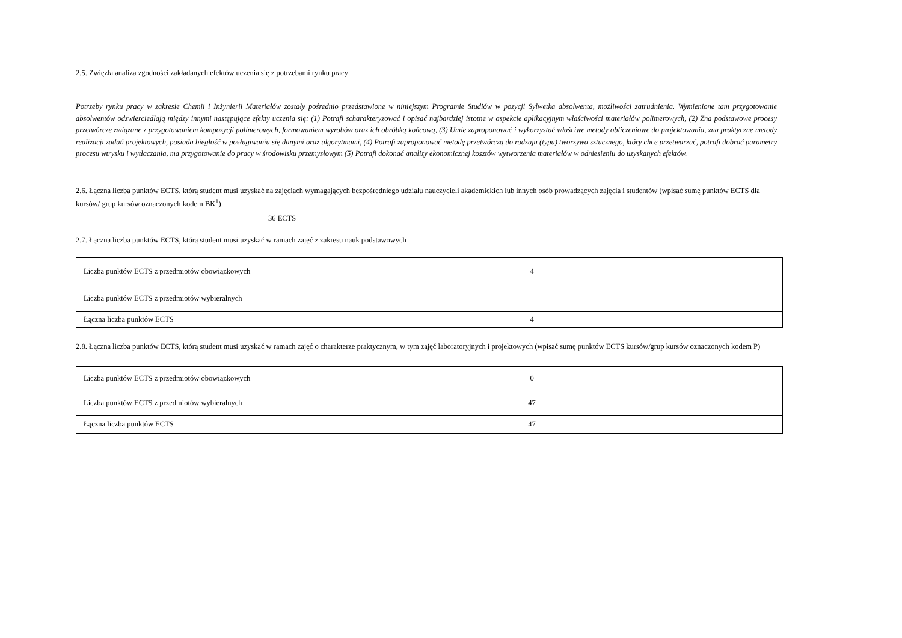2.5. Zwięzła analiza zgodności zakładanych efektów uczenia się z potrzebami rynku pracy
Potrzeby rynku pracy w zakresie Chemii i Inżynierii Materiałów zostały pośrednio przedstawione w niniejszym Programie Studiów w pozycji Sylwetka absolwenta, możliwości zatrudnienia. Wymienione tam przygotowanie absolwentów odzwierciedlają między innymi następujące efekty uczenia się: (1) Potrafi scharakteryzować i opisać najbardziej istotne w aspekcie aplikacyjnym właściwości materiałów polimerowych, (2) Zna podstawowe procesy przetwórcze związane z przygotowaniem kompozycji polimerowych, formowaniem wyrobów oraz ich obróbką końcową, (3) Umie zaproponować i wykorzystać właściwe metody obliczeniowe do projektowania, zna praktyczne metody realizacji zadań projektowych, posiada biegłość w posługiwaniu się danymi oraz algorytmami, (4) Potrafi zaproponować metodę przetwórczą do rodzaju (typu) tworzywa sztucznego, który chce przetwarzać, potrafi dobrać parametry procesu wtrysku i wytłaczania, ma przygotowanie do pracy w środowisku przemysłowym (5) Potrafi dokonać analizy ekonomicznej kosztów wytworzenia materiałów w odniesieniu do uzyskanych efektów.
2.6. Łączna liczba punktów ECTS, którą student musi uzyskać na zajęciach wymagających bezpośredniego udziału nauczycieli akademickich lub innych osób prowadzących zajęcia i studentów (wpisać sumę punktów ECTS dla kursów/ grup kursów oznaczonych kodem BK<sup>1</sup>)
36 ECTS
2.7. Łączna liczba punktów ECTS, którą student musi uzyskać w ramach zajęć z zakresu nauk podstawowych
| Liczba punktów ECTS z przedmiotów obowiązkowych | 4 |
| Liczba punktów ECTS z przedmiotów wybieralnych | |
| Łączna liczba punktów ECTS | 4 |
2.8. Łączna liczba punktów ECTS, którą student musi uzyskać w ramach zajęć o charakterze praktycznym, w tym zajęć laboratoryjnych i projektowych (wpisać sumę punktów ECTS kursów/grup kursów oznaczonych kodem P)
| Liczba punktów ECTS z przedmiotów obowiązkowych | 0 |
| Liczba punktów ECTS z przedmiotów wybieralnych | 47 |
| Łączna liczba punktów ECTS | 47 |